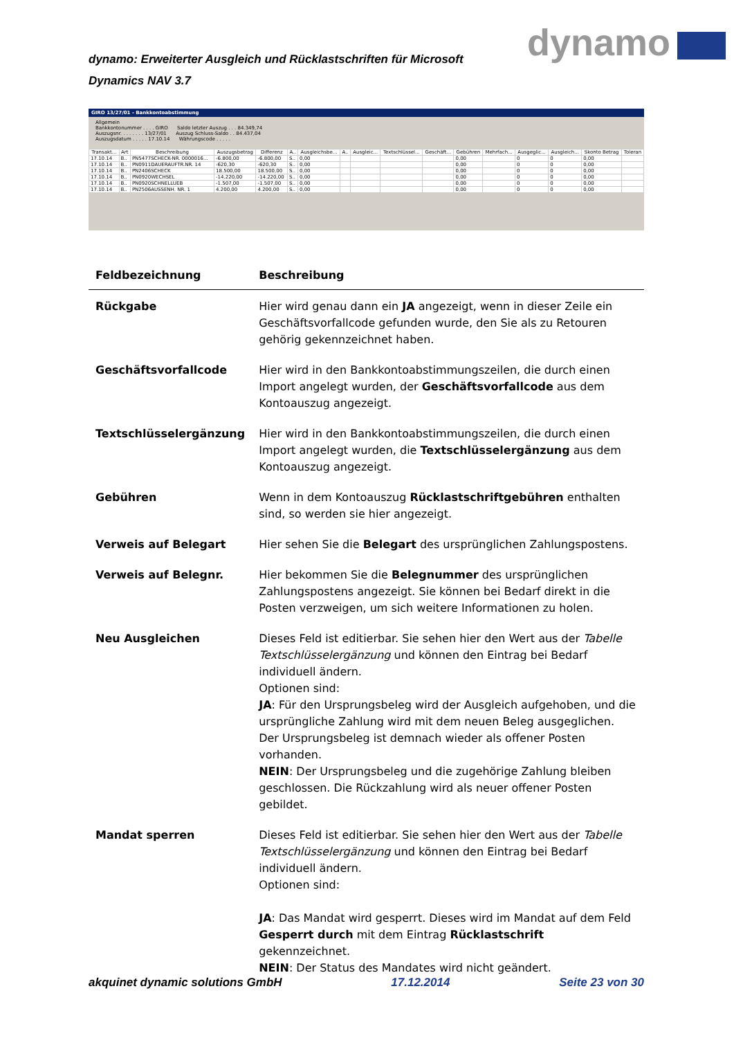dynamo: Erweiterter Ausgleich und Rücklastschriften für Microsoft Dynamics NAV 3.7
dynamo
GIRO 13/27/01 - Bankkontoabstimmung
Allgemein
Bankkontonummer . . . . GIRO Saldo letzter Auszug . . . 84.349,74
Auszugsnr. . . . . . . . 13/27/01 Auszug Schluss-Saldo . . 84.437,04
Auszugsdatum . . . . . 17.10.14 Währungscode . . . . .
| Transakt... | Art | Beschreibung | Auszugsbetrag | Differenz | A.. | Ausgleichsbe... | A.. | Ausgleic... | Textschlüssel... | Geschäft... | Gebühren | Mehrfach... | Ausgeglic... | Ausgleich... | Skonto Betrag | Toleran |
| --- | --- | --- | --- | --- | --- | --- | --- | --- | --- | --- | --- | --- | --- | --- | --- | --- |
| 17.10.14 | B.. | PN5477SCHECK-NR. 0000016... | -6.800,00 | -6.800,00 | S.. | 0,00 | | | | | 0,00 | | 0 | 0 | 0,00 | |
| 17.10.14 | B.. | PN0911DAUERAUFTR.NR. 14 | -620,30 | -620,30 | S.. | 0,00 | | | | | 0,00 | | 0 | 0 | 0,00 | |
| 17.10.14 | B.. | PN2406SCHECK | 18.500,00 | 18.500,00 | S.. | 0,00 | | | | | 0,00 | | 0 | 0 | 0,00 | |
| 17.10.14 | B.. | PN0920WECHSEL | -14.220,00 | -14.220,00 | S.. | 0,00 | | | | | 0,00 | | 0 | 0 | 0,00 | |
| 17.10.14 | B.. | PN0920SCHNELLUEB | -1.507,00 | -1.507,00 | S.. | 0,00 | | | | | 0,00 | | 0 | 0 | 0,00 | |
| 17.10.14 | B.. | PN2506AUSSENH. NR. 1 | 4.200,00 | 4.200,00 | S.. | 0,00 | | | | | 0,00 | | 0 | 0 | 0,00 | |
| Feldbezeichnung | Beschreibung |
| --- | --- |
| Rückgabe | Hier wird genau dann ein JA angezeigt, wenn in dieser Zeile ein Geschäftsvorfallcode gefunden wurde, den Sie als zu Retouren gehörig gekennzeichnet haben. |
| Geschäftsvorfallcode | Hier wird in den Bankkontoabstimmungszeilen, die durch einen Import angelegt wurden, der Geschäftsvorfallcode aus dem Kontoauszug angezeigt. |
| Textschlüsselergänzung | Hier wird in den Bankkontoabstimmungszeilen, die durch einen Import angelegt wurden, die Textschlüsselergänzung aus dem Kontoauszug angezeigt. |
| Gebühren | Wenn in dem Kontoauszug Rücklastschriftgebühren enthalten sind, so werden sie hier angezeigt. |
| Verweis auf Belegart | Hier sehen Sie die Belegart des ursprünglichen Zahlungspostens. |
| Verweis auf Belegnr. | Hier bekommen Sie die Belegnummer des ursprünglichen Zahlungspostens angezeigt. Sie können bei Bedarf direkt in die Posten verzweigen, um sich weitere Informationen zu holen. |
| Neu Ausgleichen | Dieses Feld ist editierbar. Sie sehen hier den Wert aus der Tabelle Textschlüsselergänzung und können den Eintrag bei Bedarf individuell ändern. Optionen sind: JA : Für den Ursprungsbeleg wird der Ausgleich aufgehoben, und die ursprüngliche Zahlung wird mit dem neuen Beleg ausgeglichen. Der Ursprungsbeleg ist demnach wieder als offener Posten vorhanden. NEIN : Der Ursprungsbeleg und die zugehörige Zahlung bleiben geschlossen. Die Rückzahlung wird als neuer offener Posten gebildet. |
| Mandat sperren | Dieses Feld ist editierbar. Sie sehen hier den Wert aus der Tabelle Textschlüsselergänzung und können den Eintrag bei Bedarf individuell ändern. Optionen sind: JA : Das Mandat wird gesperrt. Dieses wird im Mandat auf dem Feld Gesperrt durch mit dem Eintrag Rücklastschrift gekennzeichnet. NEIN : Der Status des Mandates wird nicht geändert. |
akquinet dynamic solutions GmbH 17.12.2014 Seite 23 von 30